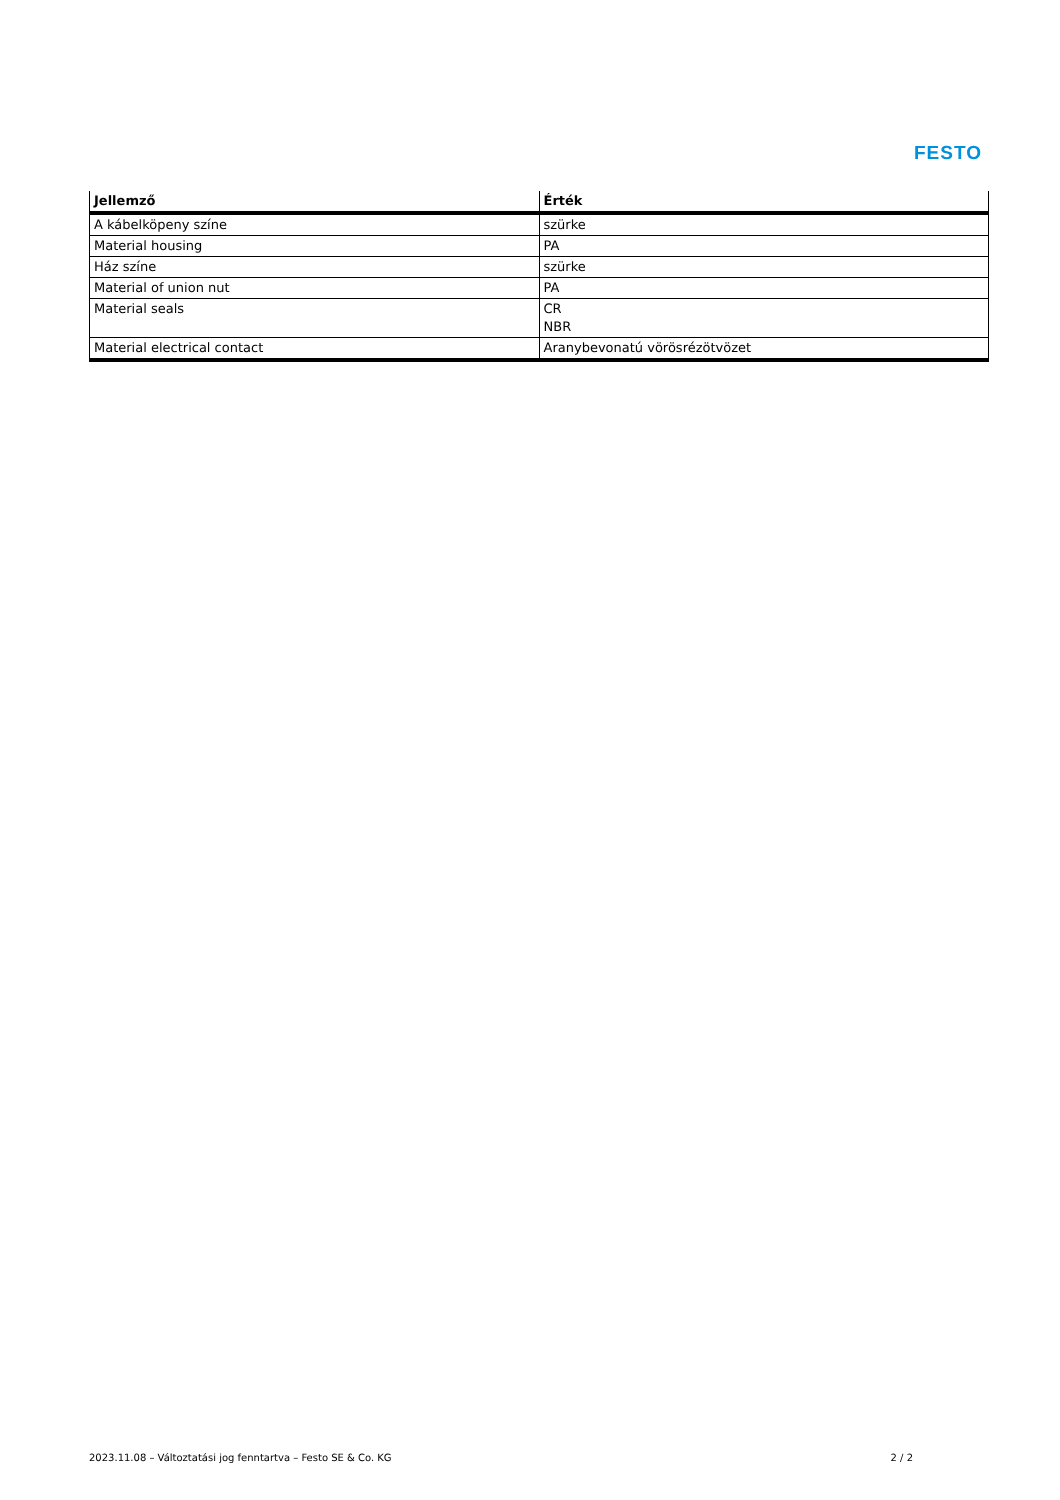FESTO
| Jellemző | Érték |
| --- | --- |
| A kábelköpeny színe | szürke |
| Material housing | PA |
| Ház színe | szürke |
| Material of union nut | PA |
| Material seals | CR NBR |
| Material electrical contact | Aranybevonatú vörösrézötvözet |
2023.11.08 – Változtatási jog fenntartva – Festo SE & Co. KG 2 / 2